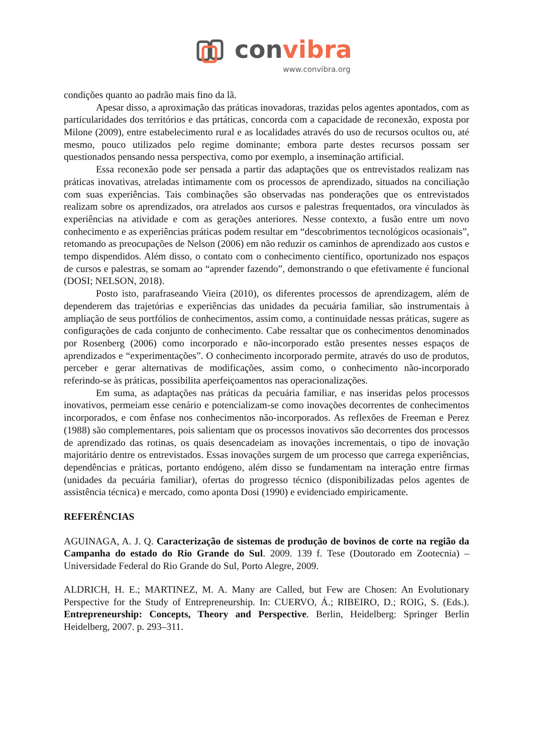convibra
www.convibra.org
condições quanto ao padrão mais fino da lã.
Apesar disso, a aproximação das práticas inovadoras, trazidas pelos agentes apontados, com as particularidades dos territórios e das prtáticas, concorda com a capacidade de reconexão, exposta por Milone (2009), entre estabelecimento rural e as localidades através do uso de recursos ocultos ou, até mesmo, pouco utilizados pelo regime dominante; embora parte destes recursos possam ser questionados pensando nessa perspectiva, como por exemplo, a inseminação artificial.
Essa reconexão pode ser pensada a partir das adaptações que os entrevistados realizam nas práticas inovativas, atreladas intimamente com os processos de aprendizado, situados na conciliação com suas experiências. Tais combinações são observadas nas ponderações que os entrevistados realizam sobre os aprendizados, ora atrelados aos cursos e palestras frequentados, ora vinculados às experiências na atividade e com as gerações anteriores. Nesse contexto, a fusão entre um novo conhecimento e as experiências práticas podem resultar em “descobrimentos tecnológicos ocasionais”, retomando as preocupações de Nelson (2006) em não reduzir os caminhos de aprendizado aos custos e tempo dispendidos. Além disso, o contato com o conhecimento científico, oportunizado nos espaços de cursos e palestras, se somam ao “aprender fazendo”, demonstrando o que efetivamente é funcional (DOSI; NELSON, 2018).
Posto isto, parafraseando Vieira (2010), os diferentes processos de aprendizagem, além de dependerem das trajetórias e experiências das unidades da pecuária familiar, são instrumentais à ampliação de seus portfólios de conhecimentos, assim como, a continuidade nessas práticas, sugere as configurações de cada conjunto de conhecimento. Cabe ressaltar que os conhecimentos denominados por Rosenberg (2006) como incorporado e não-incorporado estão presentes nesses espaços de aprendizados e “experimentações”. O conhecimento incorporado permite, através do uso de produtos, perceber e gerar alternativas de modificações, assim como, o conhecimento não-incorporado referindo-se às práticas, possibilita aperfeiçoamentos nas operacionalizações.
Em suma, as adaptações nas práticas da pecuária familiar, e nas inseridas pelos processos inovativos, permeiam esse cenário e potencializam-se como inovações decorrentes de conhecimentos incorporados, e com ênfase nos conhecimentos não-incorporados. As reflexões de Freeman e Perez (1988) são complementares, pois salientam que os processos inovativos são decorrentes dos processos de aprendizado das rotinas, os quais desencadeiam as inovações incrementais, o tipo de inovação majoritário dentre os entrevistados. Essas inovações surgem de um processo que carrega experiências, dependências e práticas, portanto endógeno, além disso se fundamentam na interação entre firmas (unidades da pecuária familiar), ofertas do progresso técnico (disponibilizadas pelos agentes de assistência técnica) e mercado, como aponta Dosi (1990) e evidenciado empiricamente.
REFERÊNCIAS
AGUINAGA, A. J. Q. Caracterização de sistemas de produção de bovinos de corte na região da Campanha do estado do Rio Grande do Sul. 2009. 139 f. Tese (Doutorado em Zootecnia) – Universidade Federal do Rio Grande do Sul, Porto Alegre, 2009.
ALDRICH, H. E.; MARTINEZ, M. A. Many are Called, but Few are Chosen: An Evolutionary Perspective for the Study of Entrepreneurship. In: CUERVO, Á.; RIBEIRO, D.; ROIG, S. (Eds.). Entrepreneurship: Concepts, Theory and Perspective. Berlin, Heidelberg: Springer Berlin Heidelberg, 2007. p. 293–311.